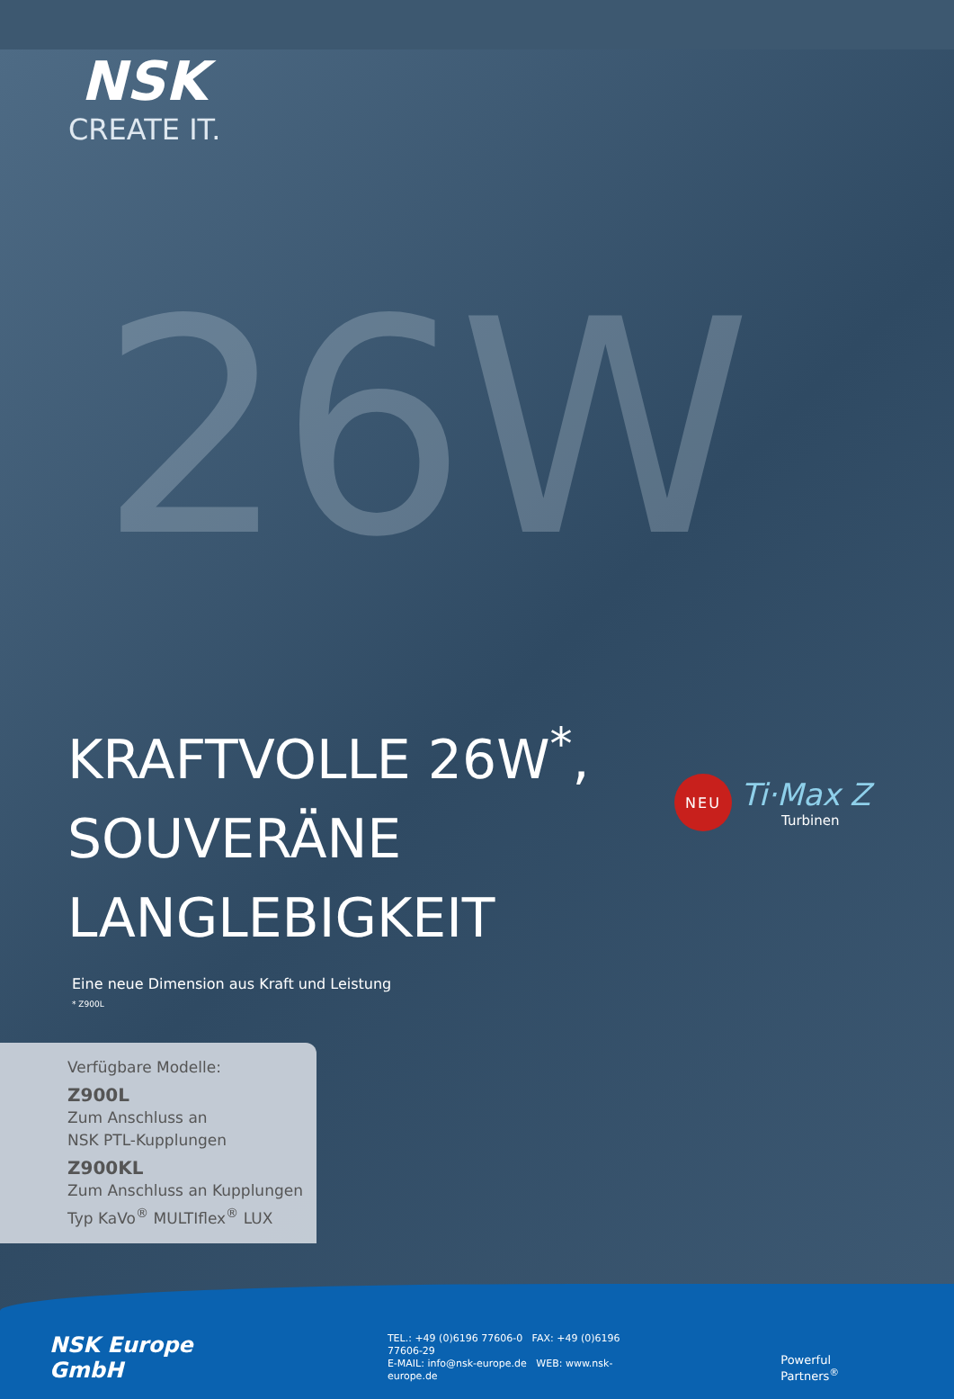26W
NSK
CREATE IT.
NEU
Ti·Max Z
Turbinen
KRAFTVOLLE 26W<sup>*</sup>,
SOUVERÄNE
LANGLEBIGKEIT
Eine neue Dimension aus Kraft und Leistung
* Z900L
Verfügbare Modelle:
Z900L
Zum Anschluss an
NSK PTL-Kupplungen
Z900KL
Zum Anschluss an Kupplungen
Typ KaVo<sup>®</sup> MULTIflex<sup>®</sup> LUX
NSK Europe GmbH
TEL.: +49 (0)6196 77606-0 FAX: +49 (0)6196 77606-29
E-MAIL: info@nsk-europe.de WEB: www.nsk-europe.de
Powerful Partners<sup>®</sup>